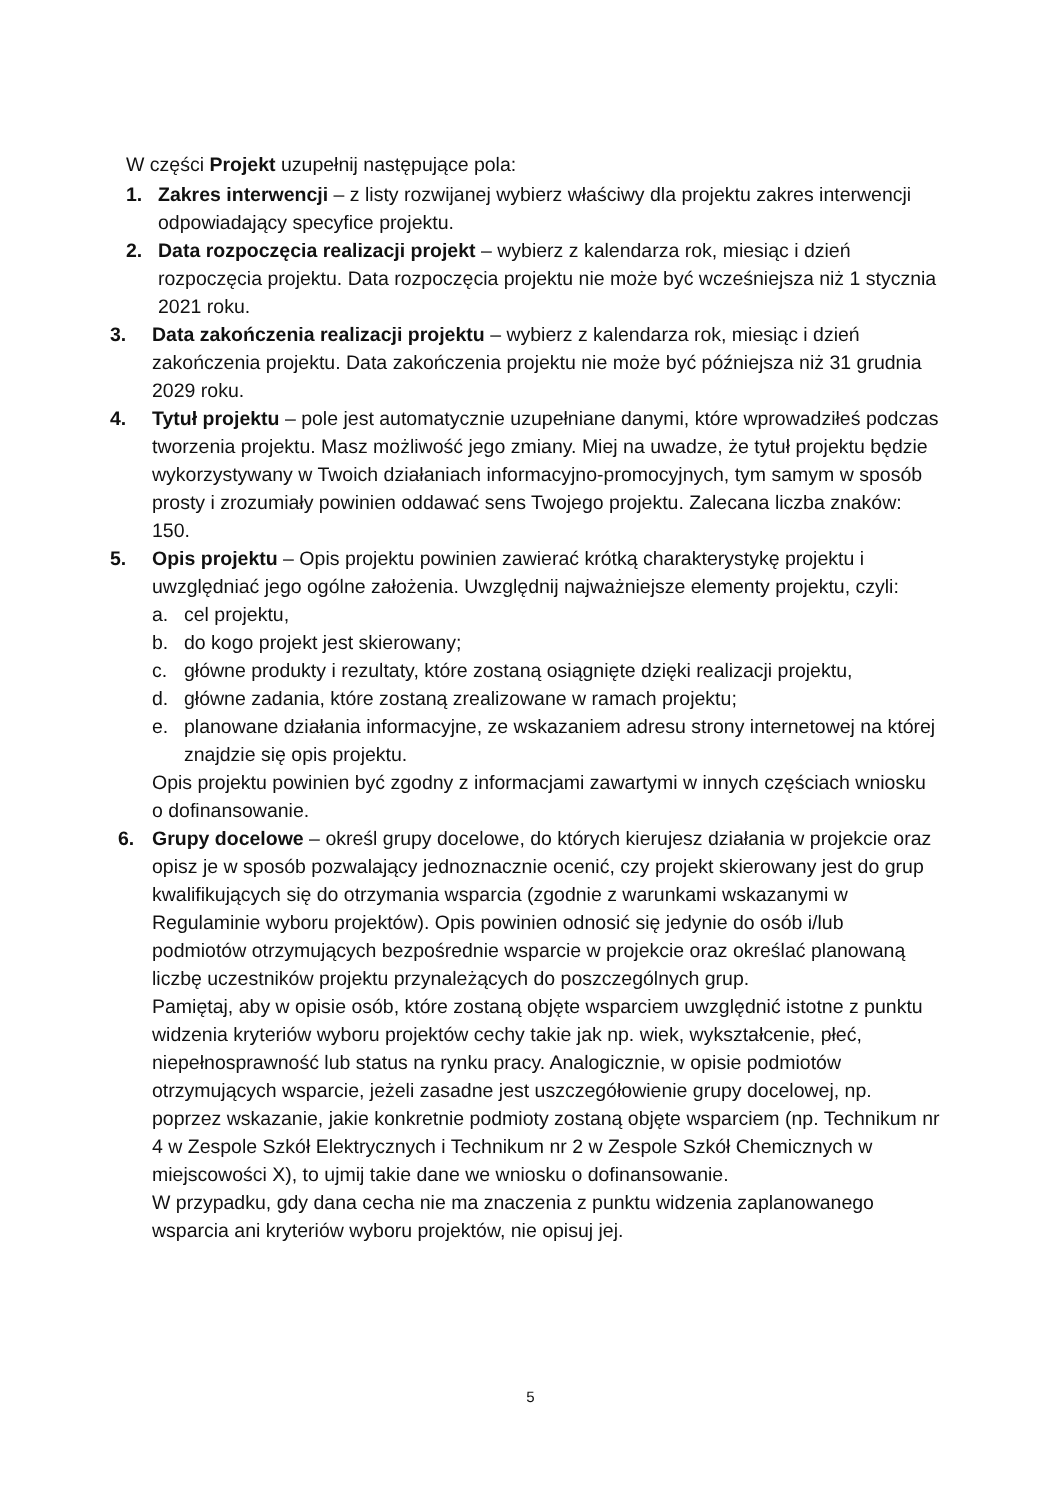W części Projekt uzupełnij następujące pola:
1. Zakres interwencji – z listy rozwijanej wybierz właściwy dla projektu zakres interwencji odpowiadający specyfice projektu.
2. Data rozpoczęcia realizacji projekt – wybierz z kalendarza rok, miesiąc i dzień rozpoczęcia projektu. Data rozpoczęcia projektu nie może być wcześniejsza niż 1 stycznia 2021 roku.
3. Data zakończenia realizacji projektu – wybierz z kalendarza rok, miesiąc i dzień zakończenia projektu. Data zakończenia projektu nie może być późniejsza niż 31 grudnia 2029 roku.
4. Tytuł projektu – pole jest automatycznie uzupełniane danymi, które wprowadziłeś podczas tworzenia projektu. Masz możliwość jego zmiany. Miej na uwadze, że tytuł projektu będzie wykorzystywany w Twoich działaniach informacyjno-promocyjnych, tym samym w sposób prosty i zrozumiały powinien oddawać sens Twojego projektu. Zalecana liczba znaków: 150.
5. Opis projektu – Opis projektu powinien zawierać krótką charakterystykę projektu i uwzględniać jego ogólne założenia. Uwzględnij najważniejsze elementy projektu, czyli:
a. cel projektu,
b. do kogo projekt jest skierowany;
c. główne produkty i rezultaty, które zostaną osiągnięte dzięki realizacji projektu,
d. główne zadania, które zostaną zrealizowane w ramach projektu;
e. planowane działania informacyjne, ze wskazaniem adresu strony internetowej na której znajdzie się opis projektu.
Opis projektu powinien być zgodny z informacjami zawartymi w innych częściach wniosku o dofinansowanie.
6. Grupy docelowe – określ grupy docelowe, do których kierujesz działania w projekcie oraz opisz je w sposób pozwalający jednoznacznie ocenić, czy projekt skierowany jest do grup kwalifikujących się do otrzymania wsparcia (zgodnie z warunkami wskazanymi w Regulaminie wyboru projektów). Opis powinien odnosić się jedynie do osób i/lub podmiotów otrzymujących bezpośrednie wsparcie w projekcie oraz określać planowaną liczbę uczestników projektu przynależących do poszczególnych grup.
Pamiętaj, aby w opisie osób, które zostaną objęte wsparciem uwzględnić istotne z punktu widzenia kryteriów wyboru projektów cechy takie jak np. wiek, wykształcenie, płeć, niepełnosprawność lub status na rynku pracy. Analogicznie, w opisie podmiotów otrzymujących wsparcie, jeżeli zasadne jest uszczegółowienie grupy docelowej, np. poprzez wskazanie, jakie konkretnie podmioty zostaną objęte wsparciem (np. Technikum nr 4 w Zespole Szkół Elektrycznych i Technikum nr 2 w Zespole Szkół Chemicznych w miejscowości X), to ujmij takie dane we wniosku o dofinansowanie.
W przypadku, gdy dana cecha nie ma znaczenia z punktu widzenia zaplanowanego wsparcia ani kryteriów wyboru projektów, nie opisuj jej.
5